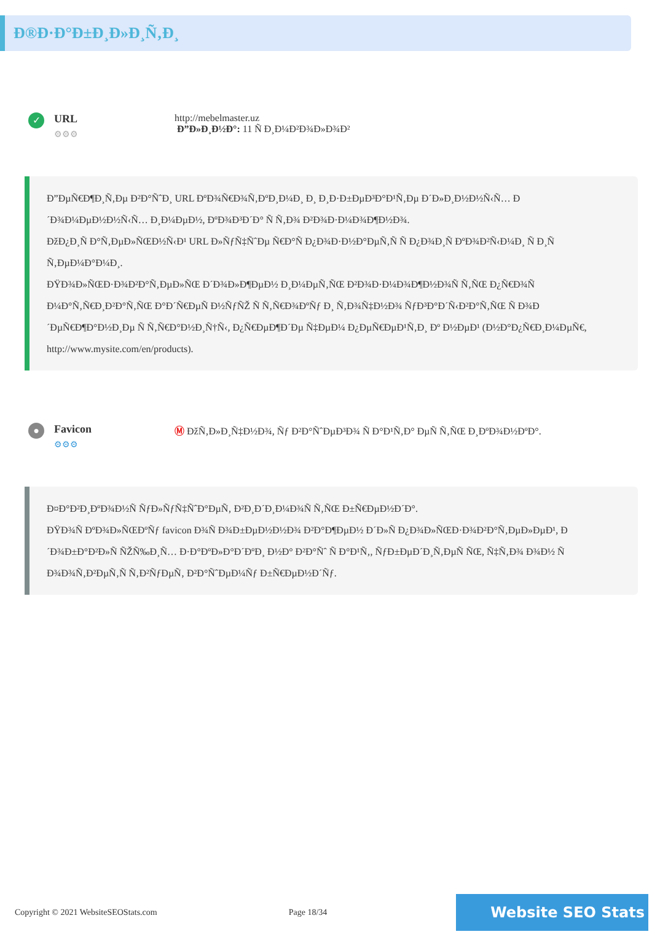Ð®Ð·Ð°Ð±Ð¸Ð»Ð¸Ñ‚Ð¸
✓
URL
⚙⚙⚙
http://mebelmaster.uz
Ð”Ð»Ð¸Ð½Ð°: 11 Ñ Ð¸Ð¼Ð²Ð¾Ð»Ð¾Ð²
Ð”ÐµÑ€Ð¶Ð¸Ñ‚Ðµ Ð²Ð°ÑˆÐ¸ URL ÐºÐ¾Ñ€Ð¾Ñ‚ÐºÐ¸Ð¼Ð¸ Ð¸ Ð¸Ð·Ð±ÐµÐ³Ð°Ð¹Ñ‚Ðµ Ð´Ð»Ð¸Ð½Ð½Ñ‹Ñ… Ð´Ð¾Ð¼ÐµÐ½Ð½Ñ‹Ñ… Ð¸Ð¼ÐµÐ½, ÐºÐ¾Ð³Ð´Ð° Ñ Ñ‚Ð¾ Ð²Ð¾Ð·Ð¼Ð¾Ð¶Ð½Ð¾.
ÐžÐ¿Ð¸Ñ Ð°Ñ‚ÐµÐ»ÑŒÐ½Ñ‹Ð¹ URL Ð»ÑƒÑ‡ÑˆÐµ Ñ€Ð°Ñ Ð¿Ð¾Ð·Ð½Ð°ÐµÑ‚Ñ Ñ Ð¿Ð¾Ð¸Ñ ÐºÐ¾Ð²Ñ‹Ð¼Ð¸ Ñ Ð¸Ñ Ñ‚ÐµÐ¼Ð°Ð¼Ð¸.
ÐŸÐ¾Ð»ÑŒÐ·Ð¾Ð²Ð°Ñ‚ÐµÐ»ÑŒ Ð´Ð¾Ð»Ð¶ÐµÐ½ Ð¸Ð¼ÐµÑ‚ÑŒ Ð²Ð¾Ð·Ð¼Ð¾Ð¶Ð½Ð¾Ñ Ñ‚ÑŒ Ð¿Ñ€Ð¾Ñ Ð¼Ð°Ñ‚Ñ€Ð¸Ð²Ð°Ñ‚ÑŒ Ð°Ð´Ñ€ÐµÑ Ð½ÑƒÑŽ Ñ Ñ‚Ñ€Ð¾ÐºÑƒ Ð¸ Ñ‚Ð¾Ñ‡Ð½Ð¾ ÑƒÐ³Ð°Ð´Ñ‹Ð²Ð°Ñ‚ÑŒ Ñ Ð¾Ð´ÐµÑ€Ð¶Ð°Ð½Ð¸Ðµ Ñ Ñ‚Ñ€Ð°Ð½Ð¸Ñ†Ñ‹, Ð¿Ñ€ÐµÐ¶Ð´Ðµ Ñ‡ÐµÐ¼ Ð¿ÐµÑ€ÐµÐ¹Ñ‚Ð¸ Ðº Ð½ÐµÐ¹ (Ð½Ð°Ð¿Ñ€Ð¸Ð¼ÐµÑ€, http://www.mysite.com/en/products).
●
Favicon
⚙⚙⚙
Ⓜ ÐžÑ‚Ð»Ð¸Ñ‡Ð½Ð¾, Ñƒ Ð²Ð°ÑˆÐµÐ³Ð¾ Ñ Ð°Ð¹Ñ‚Ð° ÐµÑ Ñ‚ÑŒ Ð¸ÐºÐ¾Ð½ÐºÐ°.
Ð¤Ð°Ð²Ð¸ÐºÐ¾Ð½Ñ ÑƒÐ»ÑƒÑ‡ÑˆÐ°ÐµÑ‚ Ð²Ð¸Ð´Ð¸Ð¼Ð¾Ñ Ñ‚ÑŒ Ð±Ñ€ÐµÐ½Ð´Ð°.
ÐŸÐ¾Ñ ÐºÐ¾Ð»ÑŒÐºÑƒ favicon Ð¾Ñ Ð¾Ð±ÐµÐ½Ð½Ð¾ Ð²Ð°Ð¶ÐµÐ½ Ð´Ð»Ñ Ð¿Ð¾Ð»ÑŒÐ·Ð¾Ð²Ð°Ñ‚ÐµÐ»ÐµÐ¹, Ð´Ð¾Ð±Ð°Ð²Ð»Ñ ÑŽÑ‰Ð¸Ñ… Ð·Ð°ÐºÐ»Ð°Ð´ÐºÐ¸ Ð½Ð° Ð²Ð°Ñˆ Ñ Ð°Ð¹Ñ‚, ÑƒÐ±ÐµÐ´Ð¸Ñ‚ÐµÑ ÑŒ, Ñ‡Ñ‚Ð¾ Ð¾Ð½ Ñ Ð¾Ð¾Ñ‚Ð²ÐµÑ‚Ñ Ñ‚Ð²ÑƒÐµÑ‚ Ð²Ð°ÑˆÐµÐ¼Ñƒ Ð±Ñ€ÐµÐ½Ð´Ñƒ.
Copyright © 2021 WebsiteSEOStats.com Page 18/34 Website SEO Stats